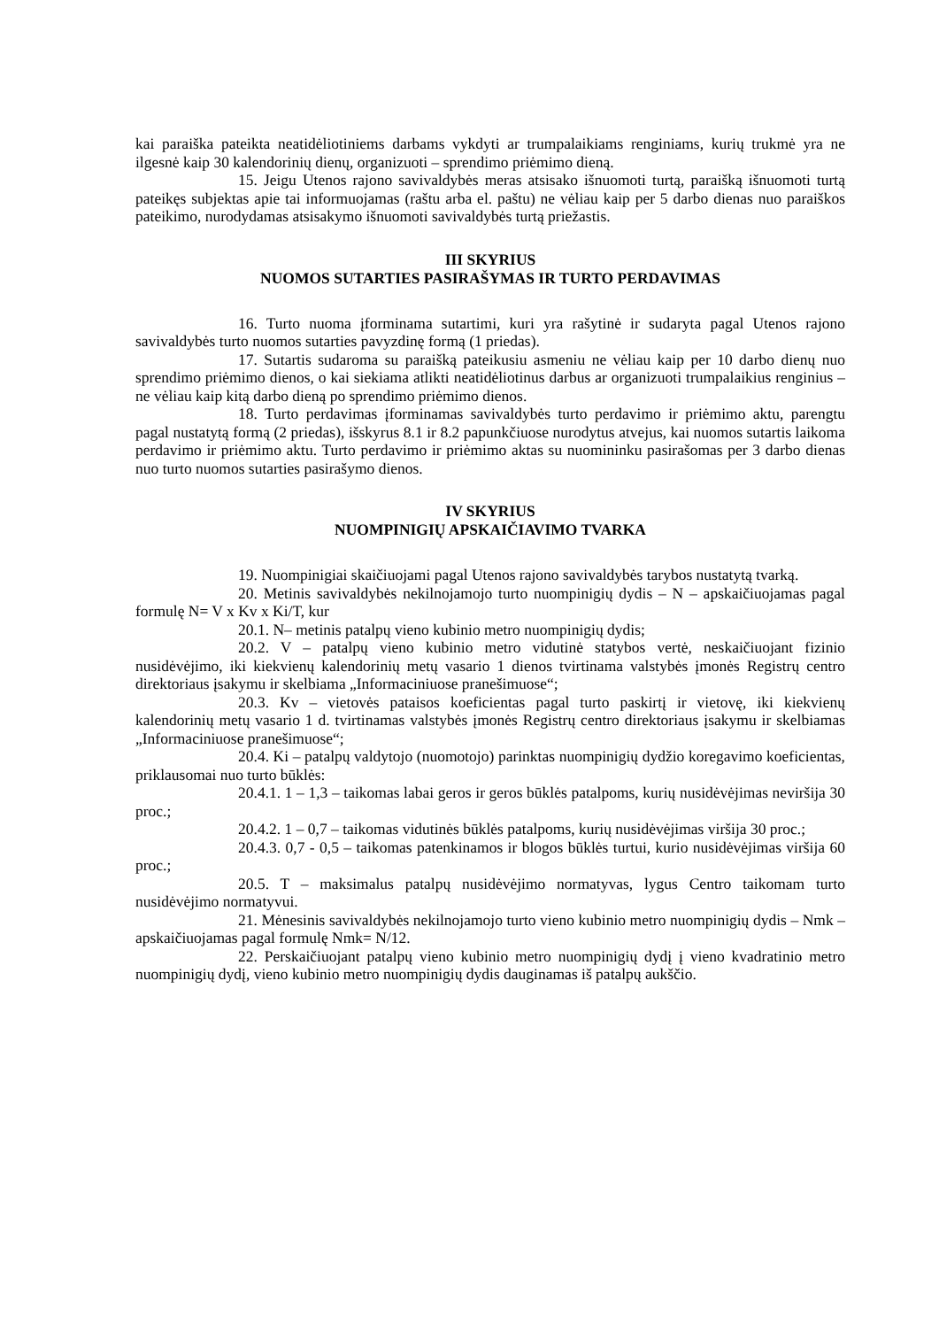kai paraiška pateikta neatidėliotiniems darbams vykdyti ar trumpalaikiams renginiams, kurių trukmė yra ne ilgesnė kaip 30 kalendorinių dienų, organizuoti – sprendimo priėmimo dieną.
15. Jeigu Utenos rajono savivaldybės meras atsisako išnuomoti turtą, paraišką išnuomoti turtą pateikęs subjektas apie tai informuojamas (raštu arba el. paštu) ne vėliau kaip per 5 darbo dienas nuo paraiškos pateikimo, nurodydamas atsisakymo išnuomoti savivaldybės turtą priežastis.
III SKYRIUS
NUOMOS SUTARTIES PASIRAŠYMAS IR TURTO PERDAVIMAS
16. Turto nuoma įforminama sutartimi, kuri yra rašytinė ir sudaryta pagal Utenos rajono savivaldybės turto nuomos sutarties pavyzdinę formą (1 priedas).
17. Sutartis sudaroma su paraišką pateikusiu asmeniu ne vėliau kaip per 10 darbo dienų nuo sprendimo priėmimo dienos, o kai siekiama atlikti neatidėliotinus darbus ar organizuoti trumpalaikius renginius – ne vėliau kaip kitą darbo dieną po sprendimo priėmimo dienos.
18. Turto perdavimas įforminamas savivaldybės turto perdavimo ir priėmimo aktu, parengtu pagal nustatytą formą (2 priedas), išskyrus 8.1 ir 8.2 papunkčiuose nurodytus atvejus, kai nuomos sutartis laikoma perdavimo ir priėmimo aktu. Turto perdavimo ir priėmimo aktas su nuomininku pasirašomas per 3 darbo dienas nuo turto nuomos sutarties pasirašymo dienos.
IV SKYRIUS
NUOMPINIGIŲ APSKAIČIAVIMO TVARKA
19. Nuompinigiai skaičiuojami pagal Utenos rajono savivaldybės tarybos nustatytą tvarką.
20. Metinis savivaldybės nekilnojamojo turto nuompinigių dydis – N – apskaičiuojamas pagal formulę N= V x Kv x Ki/T, kur
20.1. N– metinis patalpų vieno kubinio metro nuompinigių dydis;
20.2. V – patalpų vieno kubinio metro vidutinė statybos vertė, neskaičiuojant fizinio nusidėvėjimo, iki kiekvienų kalendorinių metų vasario 1 dienos tvirtinama valstybės įmonės Registrų centro direktoriaus įsakymu ir skelbiama „Informaciniuose pranešimuose“;
20.3. Kv – vietovės pataisos koeficientas pagal turto paskirtį ir vietovę, iki kiekvienų kalendorinių metų vasario 1 d. tvirtinamas valstybės įmonės Registrų centro direktoriaus įsakymu ir skelbiamas „Informaciniuose pranešimuose“;
20.4. Ki – patalpų valdytojo (nuomotojo) parinktas nuompinigių dydžio koregavimo koeficientas, priklausomai nuo turto būklės:
20.4.1. 1 – 1,3 – taikomas labai geros ir geros būklės patalpoms, kurių nusidėvėjimas neviršija 30 proc.;
20.4.2. 1 – 0,7 – taikomas vidutinės būklės patalpoms, kurių nusidėvėjimas viršija 30 proc.;
20.4.3. 0,7 - 0,5 – taikomas patenkinamos ir blogos būklės turtui, kurio nusidėvėjimas viršija 60 proc.;
20.5. T – maksimalus patalpų nusidėvėjimo normatyvas, lygus Centro taikomam turto nusidėvėjimo normatyvui.
21. Mėnesinis savivaldybės nekilnojamojo turto vieno kubinio metro nuompinigių dydis – Nmk – apskaičiuojamas pagal formulę Nmk= N/12.
22. Perskaičiuojant patalpų vieno kubinio metro nuompinigių dydį į vieno kvadratinio metro nuompinigių dydį, vieno kubinio metro nuompinigių dydis dauginamas iš patalpų aukščio.